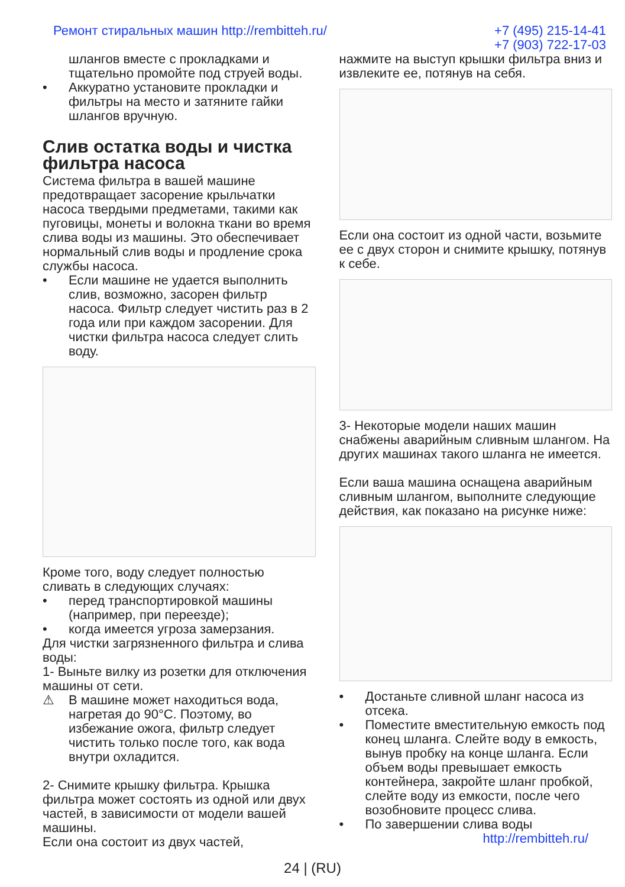Ремонт стиральных машин http://rembitteh.ru/ +7 (495) 215-14-41
+7 (903) 722-17-03
шлангов вместе с прокладками и тщательно промойте под струей воды.
• Аккуратно установите прокладки и фильтры на место и затяните гайки шлангов вручную.
Слив остатка воды и чистка фильтра насоса
Система фильтра в вашей машине предотвращает засорение крыльчатки насоса твердыми предметами, такими как пуговицы, монеты и волокна ткани во время слива воды из машины. Это обеспечивает нормальный слив воды и продление срока службы насоса.
• Если машине не удается выполнить слив, возможно, засорен фильтр насоса. Фильтр следует чистить раз в 2 года или при каждом засорении. Для чистки фильтра насоса следует слить воду.
Кроме того, воду следует полностью сливать в следующих случаях:
• перед транспортировкой машины (например, при переезде);
• когда имеется угроза замерзания.
Для чистки загрязненного фильтра и слива воды:
1- Выньте вилку из розетки для отключения машины от сети.
⚠ В машине может находиться вода, нагретая до 90°C. Поэтому, во избежание ожога, фильтр следует чистить только после того, как вода внутри охладится.
2- Снимите крышку фильтра. Крышка фильтра может состоять из одной или двух частей, в зависимости от модели вашей машины.
Если она состоит из двух частей,
нажмите на выступ крышки фильтра вниз и извлеките ее, потянув на себя.
Если она состоит из одной части, возьмите ее с двух сторон и снимите крышку, потянув к себе.
3- Некоторые модели наших машин снабжены аварийным сливным шлангом. На других машинах такого шланга не имеется.
Если ваша машина оснащена аварийным сливным шлангом, выполните следующие действия, как показано на рисунке ниже:
• Достаньте сливной шланг насоса из отсека.
• Поместите вместительную емкость под конец шланга. Слейте воду в емкость, вынув пробку на конце шланга. Если объем воды превышает емкость контейнера, закройте шланг пробкой, слейте воду из емкости, после чего возобновите процесс слива.
• По завершении слива воды
http://rembitteh.ru/
24 | (RU)